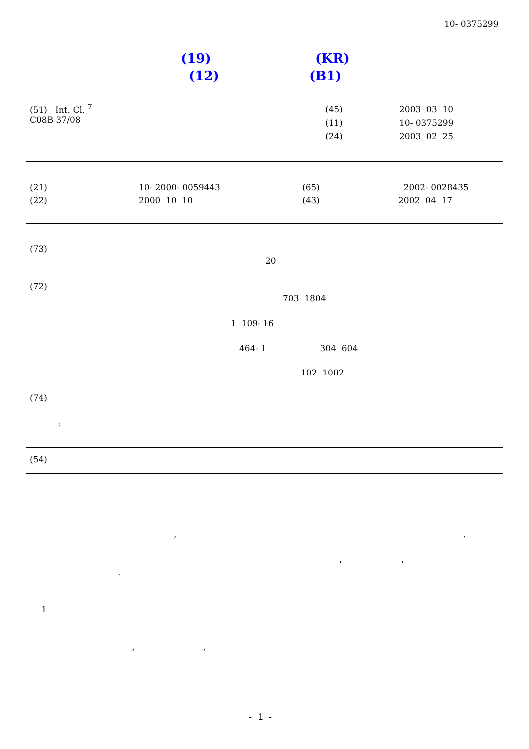10- 0375299
(19) (KR)
(12) (B1)
(51) Int. Cl. <sup>7</sup>
C08B 37/08
(45)
(11)
(24)
2003 03 10
10- 0375299
2003 02 25
(21)
(22)
10- 2000- 0059443
2000 10 10
(65)
(43)
2002- 0028435
2002 04 17
(73)
20
(72)
703 1804
1 109- 16
464- 1 304 604
102 1002
(74)
:
(54)
, .
, ,
.
1
, ,
- 1 -